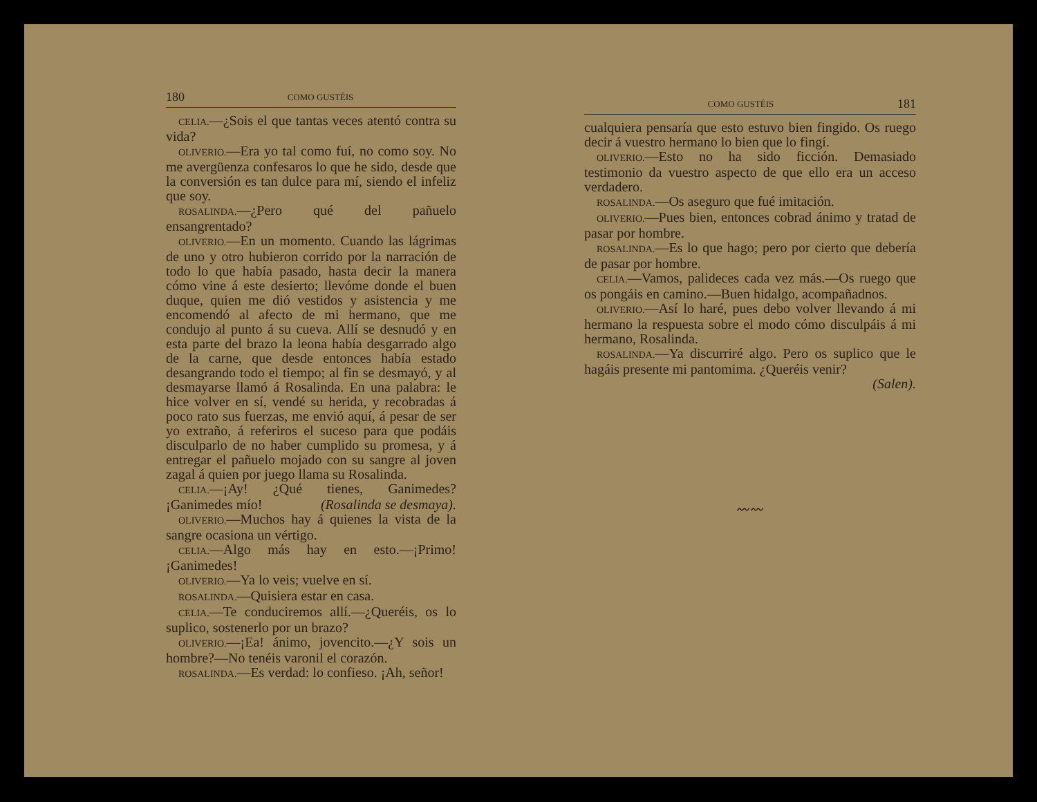180 COMO GUSTÉIS
CELIA.—¿Sois el que tantas veces atentó contra su vida?
OLIVERIO.—Era yo tal como fuí, no como soy. No me avergüenza confesaros lo que he sido, desde que la conversión es tan dulce para mí, siendo el infeliz que soy.
ROSALINDA.—¿Pero qué del pañuelo ensangrentado?
OLIVERIO.—En un momento. Cuando las lágrimas de uno y otro hubieron corrido por la narración de todo lo que había pasado, hasta decir la manera cómo vine á este desierto; llevóme donde el buen duque, quien me dió vestidos y asistencia y me encomendó al afecto de mi hermano, que me condujo al punto á su cueva. Allí se desnudó y en esta parte del brazo la leona había desgarrado algo de la carne, que desde entonces había estado desangrando todo el tiempo; al fin se desmayó, y al desmayarse llamó á Rosalinda. En una palabra: le hice volver en sí, vendé su herida, y recobradas á poco rato sus fuerzas, me envió aquí, á pesar de ser yo extraño, á referiros el suceso para que podáis disculparlo de no haber cumplido su promesa, y á entregar el pañuelo mojado con su sangre al joven zagal á quien por juego llama su Rosalinda.
CELIA.—¡Ay! ¿Qué tienes, Ganimedes? ¡Ganimedes mío! (Rosalinda se desmaya).
OLIVERIO.—Muchos hay á quienes la vista de la sangre ocasiona un vértigo.
CELIA.—Algo más hay en esto.—¡Primo! ¡Ganimedes!
OLIVERIO.—Ya lo veis; vuelve en sí.
ROSALINDA.—Quisiera estar en casa.
CELIA.—Te conduciremos allí.—¿Queréis, os lo suplico, sostenerlo por un brazo?
OLIVERIO.—¡Ea! ánimo, jovencito.—¿Y sois un hombre?—No tenéis varonil el corazón.
ROSALINDA.—Es verdad: lo confieso. ¡Ah, señor!
COMO GUSTÉIS 181
cualquiera pensaría que esto estuvo bien fingido. Os ruego decir á vuestro hermano lo bien que lo fingí.
OLIVERIO.—Esto no ha sido ficción. Demasiado testimonio da vuestro aspecto de que ello era un acceso verdadero.
ROSALINDA.—Os aseguro que fué imitación.
OLIVERIO.—Pues bien, entonces cobrad ánimo y tratad de pasar por hombre.
ROSALINDA.—Es lo que hago; pero por cierto que debería de pasar por hombre.
CELIA.—Vamos, palideces cada vez más.—Os ruego que os pongáis en camino.—Buen hidalgo, acompañadnos.
OLIVERIO.—Así lo haré, pues debo volver llevando á mi hermano la respuesta sobre el modo cómo disculpáis á mi hermano, Rosalinda.
ROSALINDA.—Ya discurriré algo. Pero os suplico que le hagáis presente mi pantomima. ¿Queréis venir?
(Salen).
〰〰